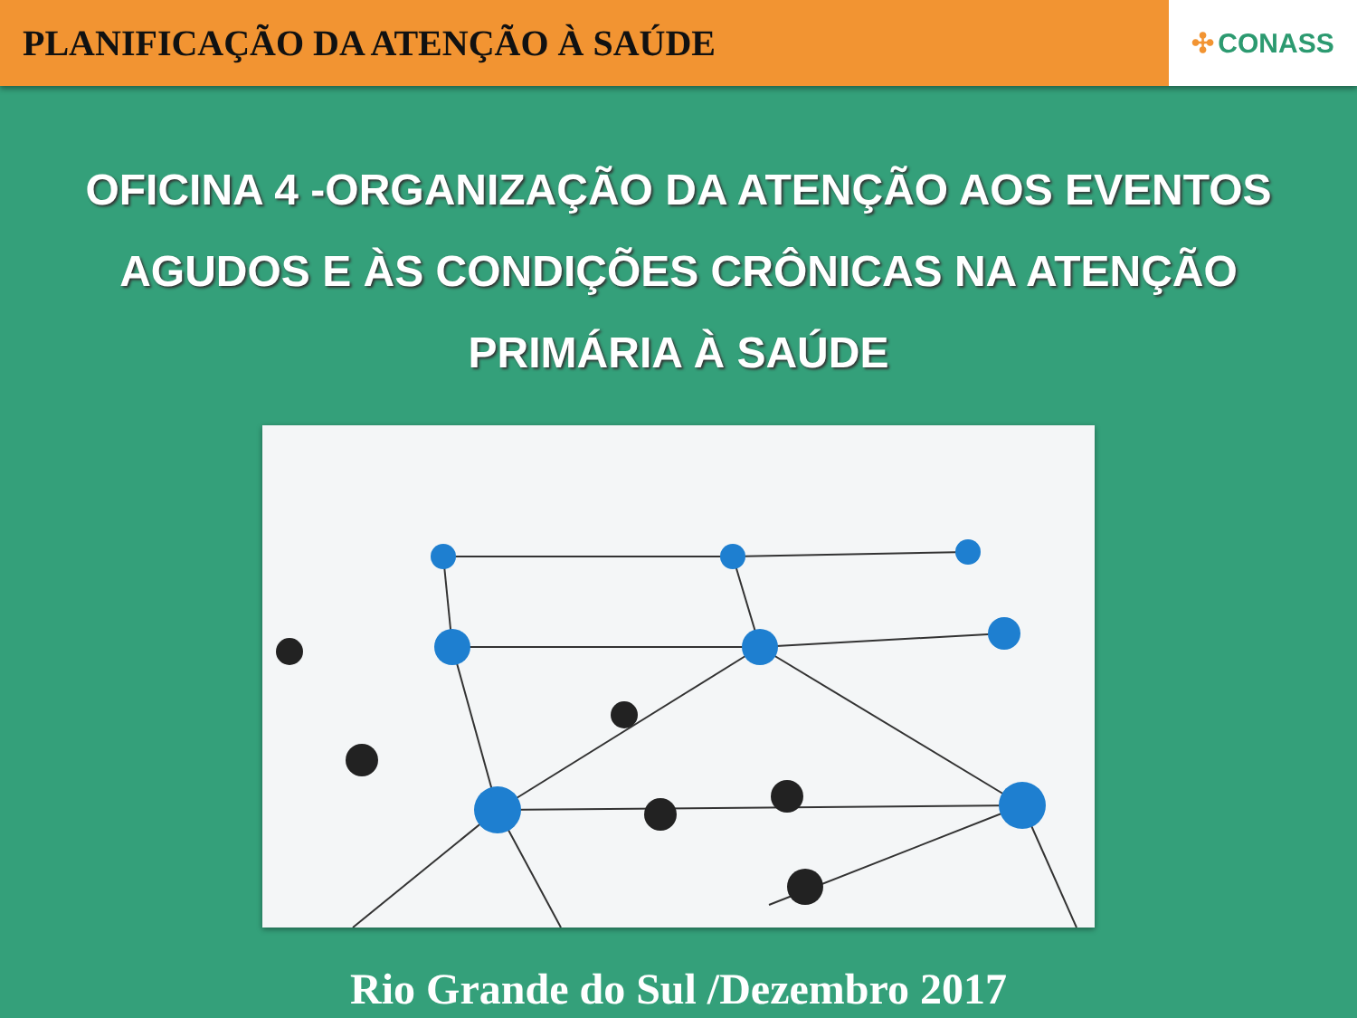PLANIFICAÇÃO DA ATENÇÃO À SAÚDE
✣ CONASS
OFICINA 4 -ORGANIZAÇÃO DA ATENÇÃO AOS EVENTOS AGUDOS E ÀS CONDIÇÕES CRÔNICAS NA ATENÇÃO PRIMÁRIA À SAÚDE
Rio Grande do Sul /Dezembro 2017